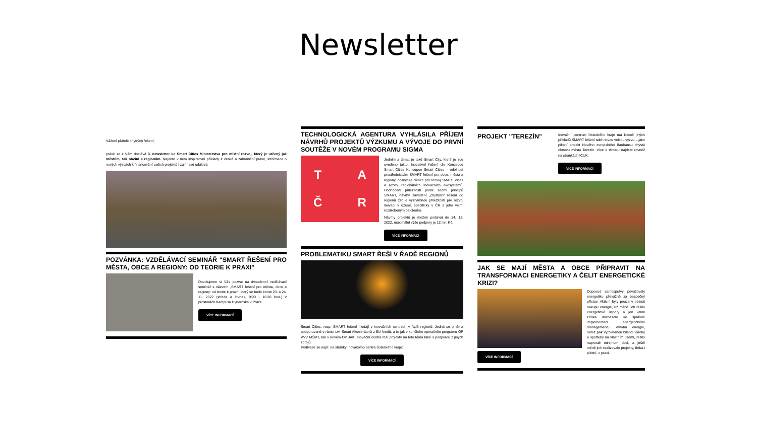Newsletter
Vážení přátelé chytrých řešení,
právě se k Vám dostává 3. newsletter ke Smart Cities Ministerstva pro místní rozvoj, který je určený jak městům, tak obcím a regionům. Najdete v něm inspirativní příklady z české a zahraniční praxe, informace o nových výzvách k financování vašich projektů i zajímavé události.
POZVÁNKA: VZDĚLÁVACÍ SEMINÁŘ "SMART ŘEŠENÍ PRO MĚSTA, OBCE A REGIONY: OD TEORIE K PRAXI"
Dovolujeme si Vás pozvat na dvoudenní vzdělávací seminář s názvem „SMART řešení pro města, obce a regiony: od teorie k praxi“, který se bude konat 23. a 24. 11. 2022 (středa a čtvrtek, 9:00 - 16:30 hod.) v prostorách Kampusu Hybernská v Praze.
VÍCE INFORMACÍ
TECHNOLOGICKÁ AGENTURA VYHLÁSILA PŘÍJEM NÁVRHŮ PROJEKTŮ VÝZKUMU A VÝVOJE DO PRVNÍ SOUTĚŽE V NOVÉM PROGRAMU SIGMA
TAČR
Jedním z témat je také Smart City, které je zde uvedeno takto: Inovativní řešení dle Koncepce Smart Cities Koncepce Smart Cities – odolnost prostřednictvím SMART řešení pro obce, města a regiony, poskytuje rámec pro rozvoj SMART cities a rozvoj regionálních inovačních ekosystémů. Hodnocení příležitostí podle sedmi principů SMART, návrhy zavádění „chytrých“ řešení do regionů ČR je významnou příležitostí pro rozvoj inovací v území, specificky v ČR s jeho velmi rozdrobeným osídlením.
Návrhy projektů je možné podávat do 14. 12. 2022, maximální výše podpory je 12 mil. Kč.
VÍCE INFORMACÍ
PROBLEMATIKU SMART ŘEŠÍ V ŘADĚ REGIONŮ
Smart Cities, resp. SMART řešení hledají v inovačních centrech v řadě regionů. Jedná se o téma podporované v rámci tzv. Smart Akcelerátorů z EU fondů, a to jak v končícím operačním programu OP VVV MŠMT, tak v novém OP JAK. Inovační centra řeší projekty na toto téma také s podporou z jiných zdrojů.
Podívejte se např. na stránky Inovačního centra Ústeckého kraje:
VÍCE INFORMACÍ
PROJEKT "TEREZÍN"
Inovační centrum Ústeckého kraje má kromě jiných příkladů SMART řešení také novou velkou výzvu – jako pilotní projekt Nového evropského Bauhausu chystá obnovu města Terezín. Více k tématu najdete rovněž na stránkách ICUK:
VÍCE INFORMACÍ
JAK SE MAJÍ MĚSTA A OBCE PŘIPRAVIT NA TRANSFORMACI ENERGETIKY A ČELIT ENERGETICKÉ KRIZI?
VÍCE INFORMACÍ
Doposud samosprávy považovaly energetiku převážně za bezpečný přístav. Aktivní byly pouze v oblasti nákupu energie, už méně jich řešilo energetické úspory a jen velmi zřídka docházelo ke správné implementaci energetického managementu. Výrobu energie, natož pak vyrovnanou bilanci výroby a spotřeby na vlastním území, řešilo naprosté minimum obcí, a ještě méně jich realizovalo projekty, třeba i pilotní, v praxi.